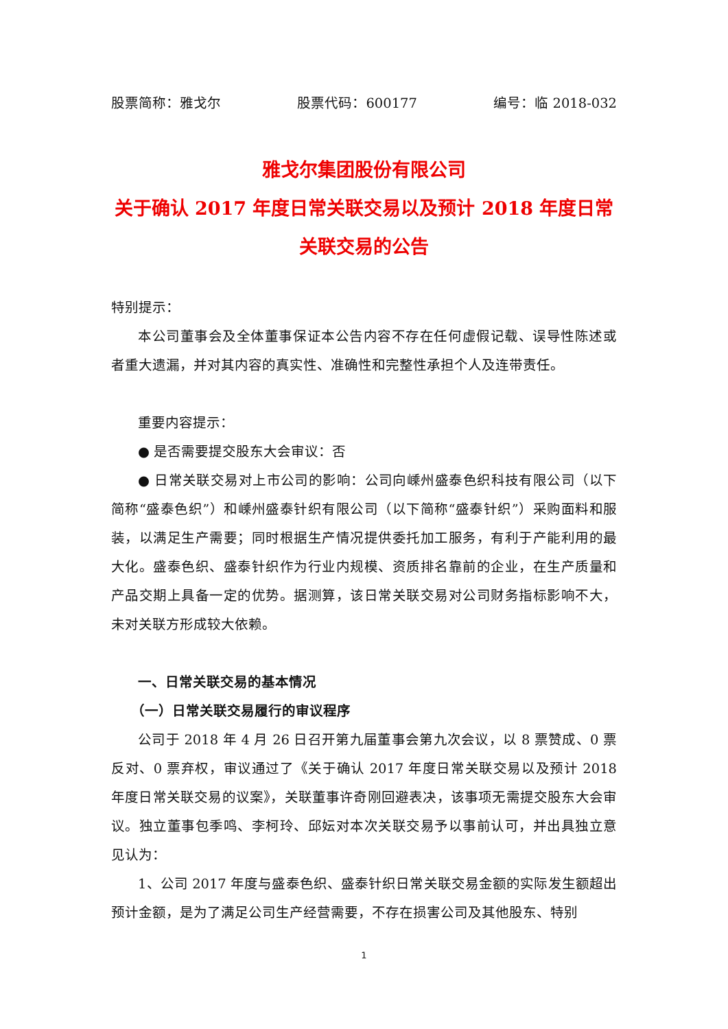股票简称：雅戈尔 股票代码：600177 编号：临 2018-032
雅戈尔集团股份有限公司
关于确认 2017 年度日常关联交易以及预计 2018 年度日常关联交易的公告
特别提示：
本公司董事会及全体董事保证本公告内容不存在任何虚假记载、误导性陈述或者重大遗漏，并对其内容的真实性、准确性和完整性承担个人及连带责任。
重要内容提示：
● 是否需要提交股东大会审议：否
● 日常关联交易对上市公司的影响：公司向嵊州盛泰色织科技有限公司（以下简称“盛泰色织”）和嵊州盛泰针织有限公司（以下简称“盛泰针织”）采购面料和服装，以满足生产需要；同时根据生产情况提供委托加工服务，有利于产能利用的最大化。盛泰色织、盛泰针织作为行业内规模、资质排名靠前的企业，在生产质量和产品交期上具备一定的优势。据测算，该日常关联交易对公司财务指标影响不大，未对关联方形成较大依赖。
一、日常关联交易的基本情况
（一）日常关联交易履行的审议程序
公司于 2018 年 4 月 26 日召开第九届董事会第九次会议，以 8 票赞成、0 票反对、0 票弃权，审议通过了《关于确认 2017 年度日常关联交易以及预计 2018 年度日常关联交易的议案》，关联董事许奇刚回避表决，该事项无需提交股东大会审议。独立董事包季鸣、李柯玲、邱妘对本次关联交易予以事前认可，并出具独立意见认为：
1、公司 2017 年度与盛泰色织、盛泰针织日常关联交易金额的实际发生额超出预计金额，是为了满足公司生产经营需要，不存在损害公司及其他股东、特别
1